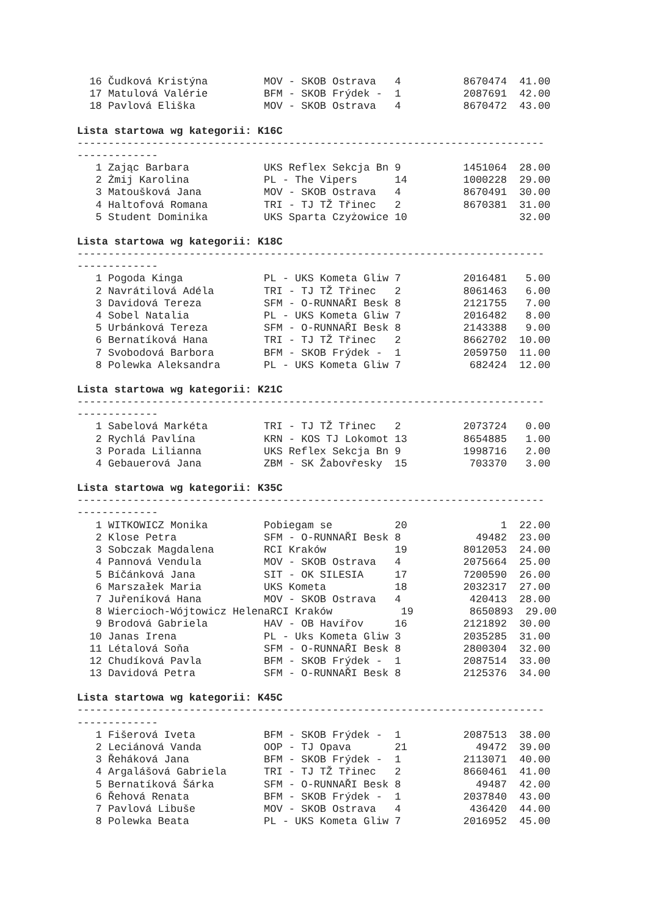16 Čudková Kristýna         MOV - SKOB Ostrava   4          8670474  41.00
  17 Matulová Valérie         BFM - SKOB Frýdek -  1          2087691  42.00
  18 Pavlová Eliška           MOV - SKOB Ostrava   4          8670472  43.00
Lista startowa wg kategorii: K16C
---------------------------------------------------------------------------
-------------
   1 Zając Barbara            UKS Reflex Sekcja Bn 9          1451064  28.00
   2 Żmij Karolina            PL - The Vipers      14         1000228  29.00
   3 Matoušková Jana          MOV - SKOB Ostrava   4          8670491  30.00
   4 Haltofová Romana         TRI - TJ TŽ Třinec   2          8670381  31.00
   5 Student Dominika         UKS Sparta Czyżowice 10                  32.00
Lista startowa wg kategorii: K18C
---------------------------------------------------------------------------
-------------
   1 Pogoda Kinga             PL - UKS Kometa Gliw 7          2016481   5.00
   2 Navrátilová Adéla        TRI - TJ TŽ Třinec   2          8061463   6.00
   3 Davidová Tereza          SFM - O-RUNNAŘI Besk 8          2121755   7.00
   4 Sobel Natalia            PL - UKS Kometa Gliw 7          2016482   8.00
   5 Urbánková Tereza         SFM - O-RUNNAŘI Besk 8          2143388   9.00
   6 Bernatíková Hana         TRI - TJ TŽ Třinec   2          8662702  10.00
   7 Svobodová Barbora        BFM - SKOB Frýdek -  1          2059750  11.00
   8 Polewka Aleksandra       PL - UKS Kometa Gliw 7           682424  12.00
Lista startowa wg kategorii: K21C
---------------------------------------------------------------------------
-------------
   1 Sabelová Markéta         TRI - TJ TŽ Třinec   2          2073724   0.00
   2 Rychlá Pavlína           KRN - KOS TJ Lokomot 13         8654885   1.00
   3 Porada Lilianna          UKS Reflex Sekcja Bn 9          1998716   2.00
   4 Gebauerová Jana          ZBM - SK Žabovřesky  15          703370   3.00
Lista startowa wg kategorii: K35C
---------------------------------------------------------------------------
-------------
   1 WITKOWICZ Monika         Pobiegam se          20               1  22.00
   2 Klose Petra              SFM - O-RUNNAŘI Besk 8            49482  23.00
   3 Sobczak Magdalena        RCI Kraków           19         8012053  24.00
   4 Pannová Vendula          MOV - SKOB Ostrava   4          2075664  25.00
   5 Bíčánková Jana           SIT - OK SILESIA     17         7200590  26.00
   6 Marszałek Maria          UKS Kometa           18         2032317  27.00
   7 Juřeníková Hana          MOV - SKOB Ostrava   4           420413  28.00
   8 Wiercioch-Wójtowicz HelenaRCI Kraków           19         8650893  29.00
   9 Brodová Gabriela         HAV - OB Havířov     16         2121892  30.00
  10 Janas Irena              PL - Uks Kometa Gliw 3          2035285  31.00
  11 Létalová Soňa            SFM - O-RUNNAŘI Besk 8          2800304  32.00
  12 Chudíková Pavla          BFM - SKOB Frýdek -  1          2087514  33.00
  13 Davidová Petra           SFM - O-RUNNAŘI Besk 8          2125376  34.00
Lista startowa wg kategorii: K45C
---------------------------------------------------------------------------
-------------
   1 Fišerová Iveta           BFM - SKOB Frýdek -  1          2087513  38.00
   2 Leciánová Vanda          OOP - TJ Opava       21           49472  39.00
   3 Řeháková Jana            BFM - SKOB Frýdek -  1          2113071  40.00
   4 Argalášová Gabriela      TRI - TJ TŽ Třinec   2          8660461  41.00
   5 Bernatíková Šárka        SFM - O-RUNNAŘI Besk 8            49487  42.00
   6 Řehová Renata            BFM - SKOB Frýdek -  1          2037840  43.00
   7 Pavlová Libuše           MOV - SKOB Ostrava   4           436420  44.00
   8 Polewka Beata            PL - UKS Kometa Gliw 7          2016952  45.00